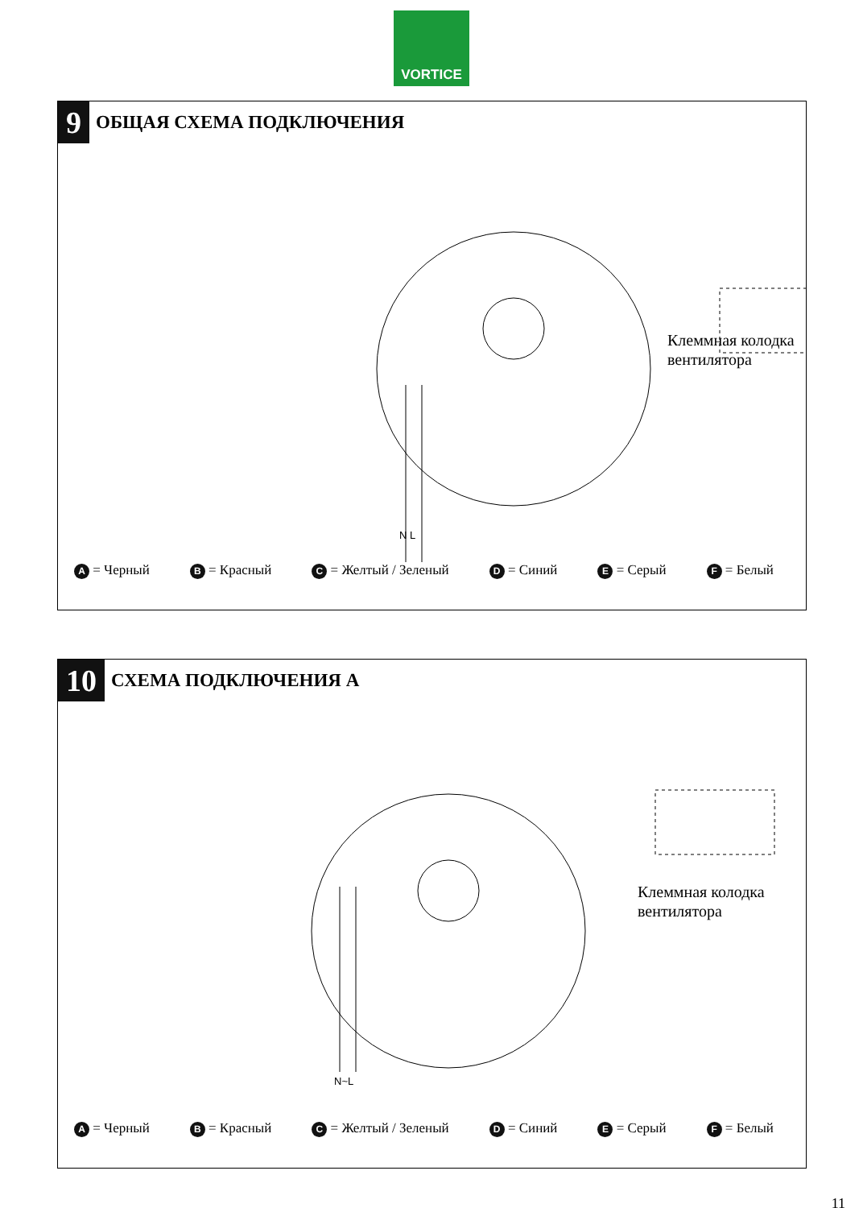VORTICE
9
ОБЩАЯ СХЕМА ПОДКЛЮЧЕНИЯ
Клеммная колодка
вентилятора
N L
A = Черный B = Красный C = Желтый / Зеленый D = Синий E = Серый F = Белый
10
СХЕМА ПОДКЛЮЧЕНИЯ А
Клеммная колодка
вентилятора
N~L
A = Черный B = Красный C = Желтый / Зеленый D = Синий E = Серый F = Белый
11